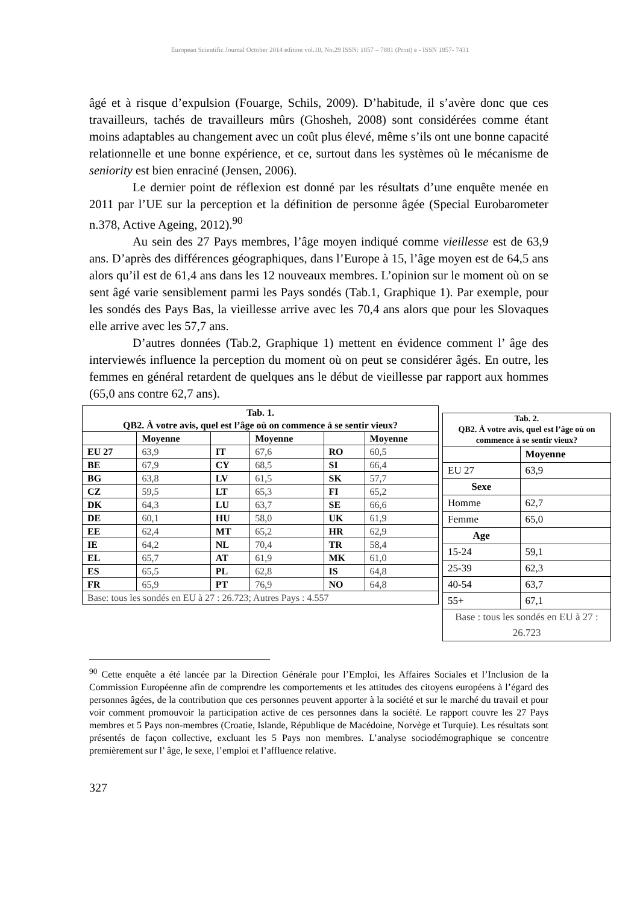European Scientific Journal October 2014 edition vol.10, No.29 ISSN: 1857 – 7881 (Print) e - ISSN 1857- 7431
âgé et à risque d’expulsion (Fouarge, Schils, 2009). D’habitude, il s’avère donc que ces travailleurs, tachés de travailleurs mûrs (Ghosheh, 2008) sont considérées comme étant moins adaptables au changement avec un coût plus élevé, même s’ils ont une bonne capacité relationnelle et une bonne expérience, et ce, surtout dans les systèmes où le mécanisme de seniority est bien enraciné (Jensen, 2006).
Le dernier point de réflexion est donné par les résultats d’une enquête menée en 2011 par l’UE sur la perception et la définition de personne âgée (Special Eurobarometer n.378, Active Ageing, 2012).<sup>90</sup>
Au sein des 27 Pays membres, l’âge moyen indiqué comme vieillesse est de 63,9 ans. D’après des différences géographiques, dans l’Europe à 15, l’âge moyen est de 64,5 ans alors qu’il est de 61,4 ans dans les 12 nouveaux membres. L’opinion sur le moment où on se sent âgé varie sensiblement parmi les Pays sondés (Tab.1, Graphique 1). Par exemple, pour les sondés des Pays Bas, la vieillesse arrive avec les 70,4 ans alors que pour les Slovaques elle arrive avec les 57,7 ans.
D’autres données (Tab.2, Graphique 1) mettent en évidence comment l’ âge des interviewés influence la perception du moment où on peut se considérer âgés. En outre, les femmes en général retardent de quelques ans le début de vieillesse par rapport aux hommes (65,0 ans contre 62,7 ans).
| Tab. 1. QB2. À votre avis, quel est l’âge où on commence à se sentir vieux? | | | | | |
| --- | --- | --- | --- | --- | --- |
| | Moyenne | | Moyenne | | Moyenne |
| EU 27 | 63,9 | IT | 67,6 | RO | 60,5 |
| BE | 67,9 | CY | 68,5 | SI | 66,4 |
| BG | 63,8 | LV | 61,5 | SK | 57,7 |
| CZ | 59,5 | LT | 65,3 | FI | 65,2 |
| DK | 64,3 | LU | 63,7 | SE | 66,6 |
| DE | 60,1 | HU | 58,0 | UK | 61,9 |
| EE | 62,4 | MT | 65,2 | HR | 62,9 |
| IE | 64,2 | NL | 70,4 | TR | 58,4 |
| EL | 65,7 | AT | 61,9 | MK | 61,0 |
| ES | 65,5 | PL | 62,8 | IS | 64,8 |
| FR | 65,9 | PT | 76,9 | NO | 64,8 |
| Base: tous les sondés en EU à 27 : 26.723; Autres Pays : 4.557 | | | | | |
| Tab. 2. QB2. À votre avis, quel est l’âge où on commence à se sentir vieux? | |
| --- | --- |
| | Moyenne |
| EU 27 | 63,9 |
| Sexe | |
| Homme | 62,7 |
| Femme | 65,0 |
| Age | |
| 15-24 | 59,1 |
| 25-39 | 62,3 |
| 40-54 | 63,7 |
| 55+ | 67,1 |
| Base : tous les sondés en EU à 27 : 26.723 | |
<sup>90</sup> Cette enquête a été lancée par la Direction Générale pour l’Emploi, les Affaires Sociales et l’Inclusion de la Commission Européenne afin de comprendre les comportements et les attitudes des citoyens européens à l’égard des personnes âgées, de la contribution que ces personnes peuvent apporter à la société et sur le marché du travail et pour voir comment promouvoir la participation active de ces personnes dans la société. Le rapport couvre les 27 Pays membres et 5 Pays non-membres (Croatie, Islande, République de Macédoine, Norvège et Turquie). Les résultats sont présentés de façon collective, excluant les 5 Pays non membres. L’analyse sociodémographique se concentre premièrement sur l’ âge, le sexe, l’emploi et l’affluence relative.
327